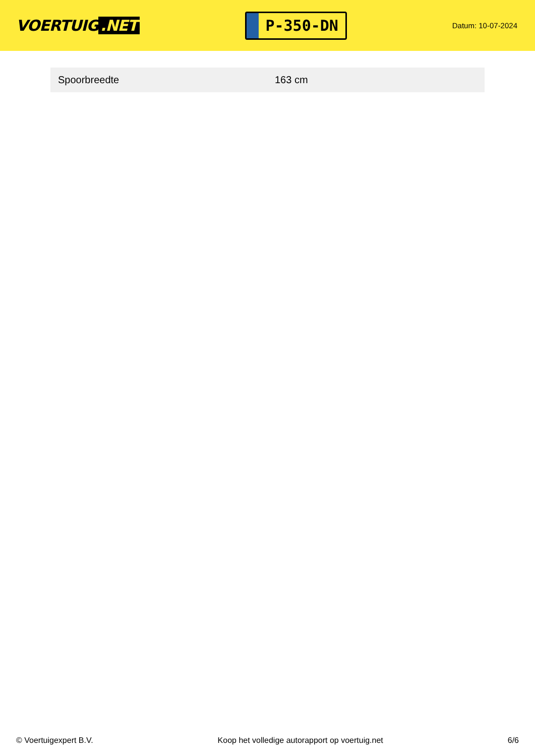VOERTUIG.NET
P-350-DN
Datum: 10-07-2024
| Spoorbreedte | 163 cm |
© Voertuigexpert B.V. Koop het volledige autorapport op voertuig.net 6/6